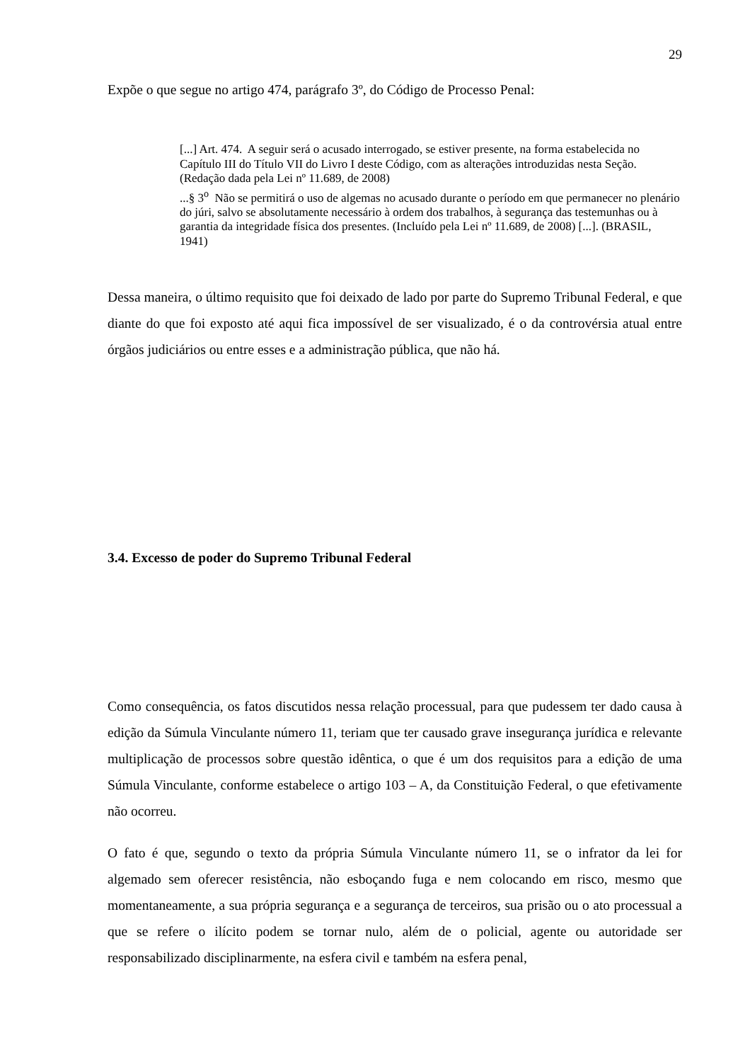29
Expõe o que segue no artigo 474, parágrafo 3º, do Código de Processo Penal:
[...] Art. 474. A seguir será o acusado interrogado, se estiver presente, na forma estabelecida no Capítulo III do Título VII do Livro I deste Código, com as alterações introduzidas nesta Seção. (Redação dada pela Lei nº 11.689, de 2008)
...§ 3<sup>o</sup> Não se permitirá o uso de algemas no acusado durante o período em que permanecer no plenário do júri, salvo se absolutamente necessário à ordem dos trabalhos, à segurança das testemunhas ou à garantia da integridade física dos presentes. (Incluído pela Lei nº 11.689, de 2008) [...]. (BRASIL, 1941)
Dessa maneira, o último requisito que foi deixado de lado por parte do Supremo Tribunal Federal, e que diante do que foi exposto até aqui fica impossível de ser visualizado, é o da controvérsia atual entre órgãos judiciários ou entre esses e a administração pública, que não há.
3.4. Excesso de poder do Supremo Tribunal Federal
Como consequência, os fatos discutidos nessa relação processual, para que pudessem ter dado causa à edição da Súmula Vinculante número 11, teriam que ter causado grave insegurança jurídica e relevante multiplicação de processos sobre questão idêntica, o que é um dos requisitos para a edição de uma Súmula Vinculante, conforme estabelece o artigo 103 – A, da Constituição Federal, o que efetivamente não ocorreu.
O fato é que, segundo o texto da própria Súmula Vinculante número 11, se o infrator da lei for algemado sem oferecer resistência, não esboçando fuga e nem colocando em risco, mesmo que momentaneamente, a sua própria segurança e a segurança de terceiros, sua prisão ou o ato processual a que se refere o ilícito podem se tornar nulo, além de o policial, agente ou autoridade ser responsabilizado disciplinarmente, na esfera civil e também na esfera penal,